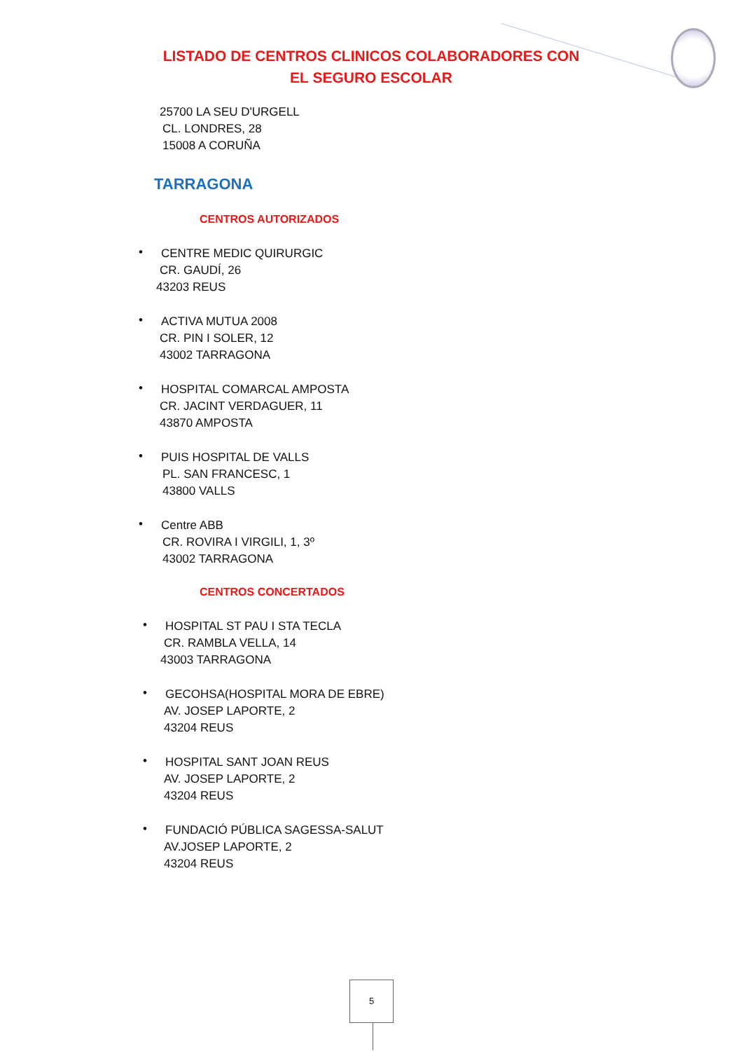LISTADO DE CENTROS CLINICOS COLABORADORES CON
EL SEGURO ESCOLAR
25700 LA SEU D'URGELL
CL. LONDRES, 28
15008 A CORUÑA
TARRAGONA
CENTROS AUTORIZADOS
•
CENTRE MEDIC QUIRURGIC
CR. GAUDÍ, 26
43203 REUS
•
ACTIVA MUTUA 2008
CR. PIN I SOLER, 12
43002 TARRAGONA
•
HOSPITAL COMARCAL AMPOSTA
CR. JACINT VERDAGUER, 11
43870 AMPOSTA
•
PUIS HOSPITAL DE VALLS
PL. SAN FRANCESC, 1
43800 VALLS
•
Centre ABB
CR. ROVIRA I VIRGILI, 1, 3º
43002 TARRAGONA
CENTROS CONCERTADOS
•
HOSPITAL ST PAU I STA TECLA
CR. RAMBLA VELLA, 14
43003 TARRAGONA
•
GECOHSA(HOSPITAL MORA DE EBRE)
AV. JOSEP LAPORTE, 2
43204 REUS
•
HOSPITAL SANT JOAN REUS
AV. JOSEP LAPORTE, 2
43204 REUS
•
FUNDACIÓ PÚBLICA SAGESSA-SALUT
AV.JOSEP LAPORTE, 2
43204 REUS
5